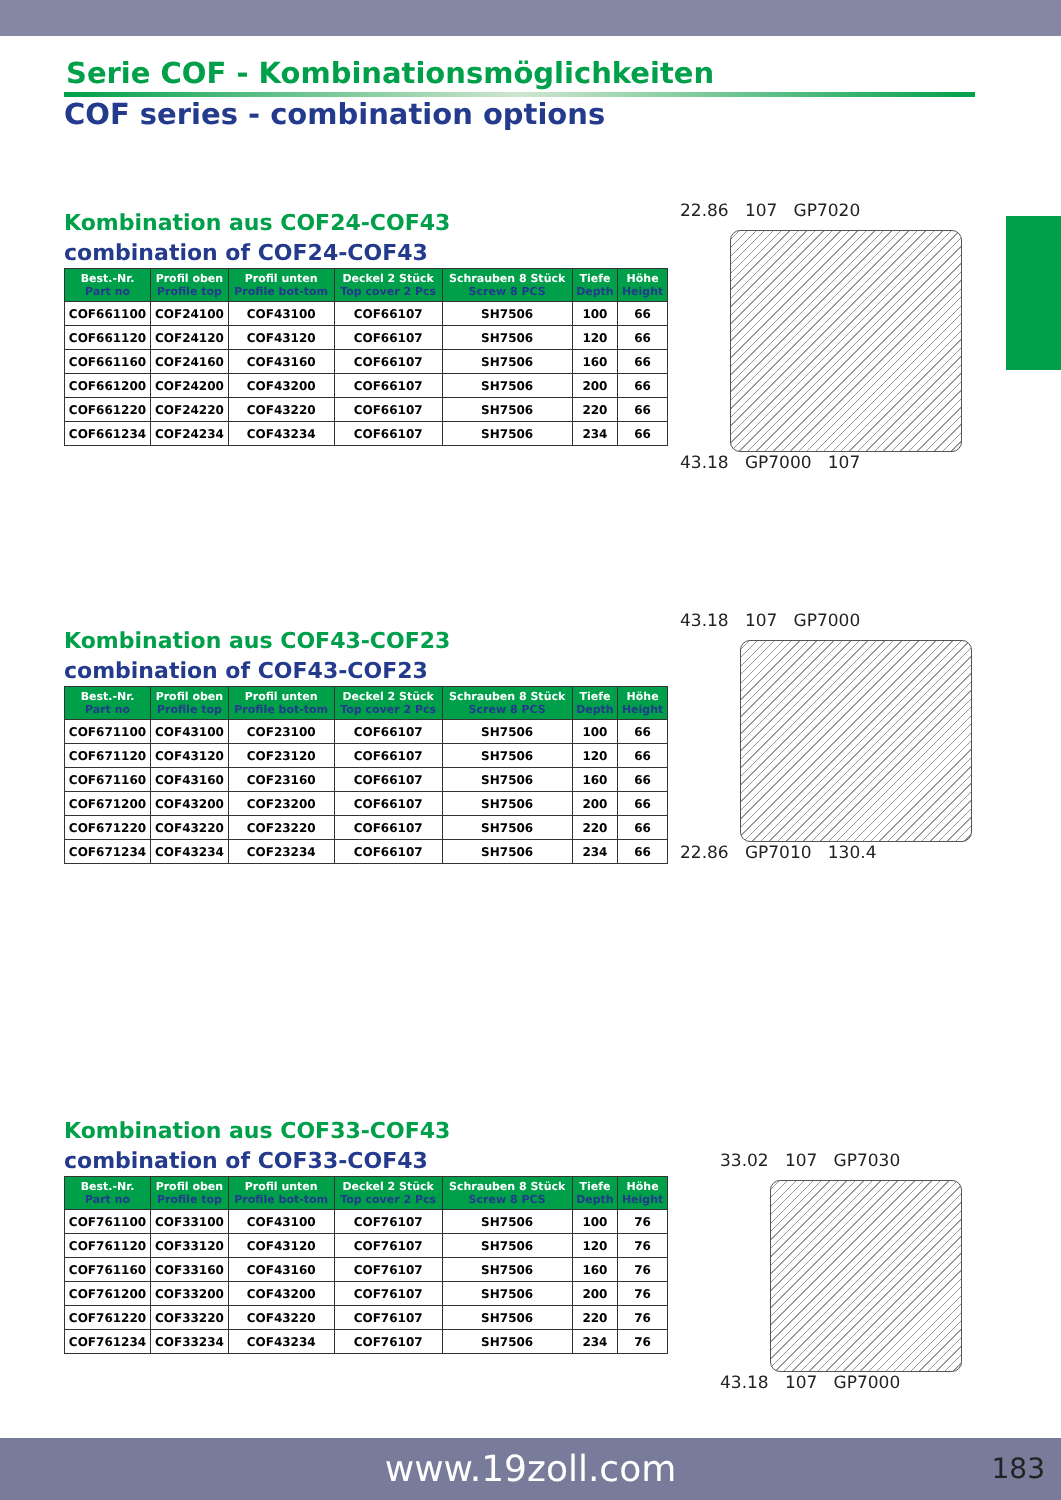Serie COF - Kombinationsmöglichkeiten
COF series - combination options
Kombination aus COF24-COF43
combination of COF24-COF43
| Best.-Nr. Part no | Profil oben Profile top | Profil unten Profile bot-tom | Deckel 2 Stück Top cover 2 Pcs | Schrauben 8 Stück Screw 8 PCS | Tiefe Depth | Höhe Height |
| --- | --- | --- | --- | --- | --- | --- |
| COF661100 | COF24100 | COF43100 | COF66107 | SH7506 | 100 | 66 |
| COF661120 | COF24120 | COF43120 | COF66107 | SH7506 | 120 | 66 |
| COF661160 | COF24160 | COF43160 | COF66107 | SH7506 | 160 | 66 |
| COF661200 | COF24200 | COF43200 | COF66107 | SH7506 | 200 | 66 |
| COF661220 | COF24220 | COF43220 | COF66107 | SH7506 | 220 | 66 |
| COF661234 | COF24234 | COF43234 | COF66107 | SH7506 | 234 | 66 |
22.86 107 GP7020
43.18 GP7000 107
Kombination aus COF43-COF23
combination of COF43-COF23
| Best.-Nr. Part no | Profil oben Profile top | Profil unten Profile bot-tom | Deckel 2 Stück Top cover 2 Pcs | Schrauben 8 Stück Screw 8 PCS | Tiefe Depth | Höhe Height |
| --- | --- | --- | --- | --- | --- | --- |
| COF671100 | COF43100 | COF23100 | COF66107 | SH7506 | 100 | 66 |
| COF671120 | COF43120 | COF23120 | COF66107 | SH7506 | 120 | 66 |
| COF671160 | COF43160 | COF23160 | COF66107 | SH7506 | 160 | 66 |
| COF671200 | COF43200 | COF23200 | COF66107 | SH7506 | 200 | 66 |
| COF671220 | COF43220 | COF23220 | COF66107 | SH7506 | 220 | 66 |
| COF671234 | COF43234 | COF23234 | COF66107 | SH7506 | 234 | 66 |
43.18 107 GP7000
22.86 GP7010 130.4
Kombination aus COF33-COF43
combination of COF33-COF43
| Best.-Nr. Part no | Profil oben Profile top | Profil unten Profile bot-tom | Deckel 2 Stück Top cover 2 Pcs | Schrauben 8 Stück Screw 8 PCS | Tiefe Depth | Höhe Height |
| --- | --- | --- | --- | --- | --- | --- |
| COF761100 | COF33100 | COF43100 | COF76107 | SH7506 | 100 | 76 |
| COF761120 | COF33120 | COF43120 | COF76107 | SH7506 | 120 | 76 |
| COF761160 | COF33160 | COF43160 | COF76107 | SH7506 | 160 | 76 |
| COF761200 | COF33200 | COF43200 | COF76107 | SH7506 | 200 | 76 |
| COF761220 | COF33220 | COF43220 | COF76107 | SH7506 | 220 | 76 |
| COF761234 | COF33234 | COF43234 | COF76107 | SH7506 | 234 | 76 |
33.02 107 GP7030
43.18 107 GP7000
www.19zoll.com 183